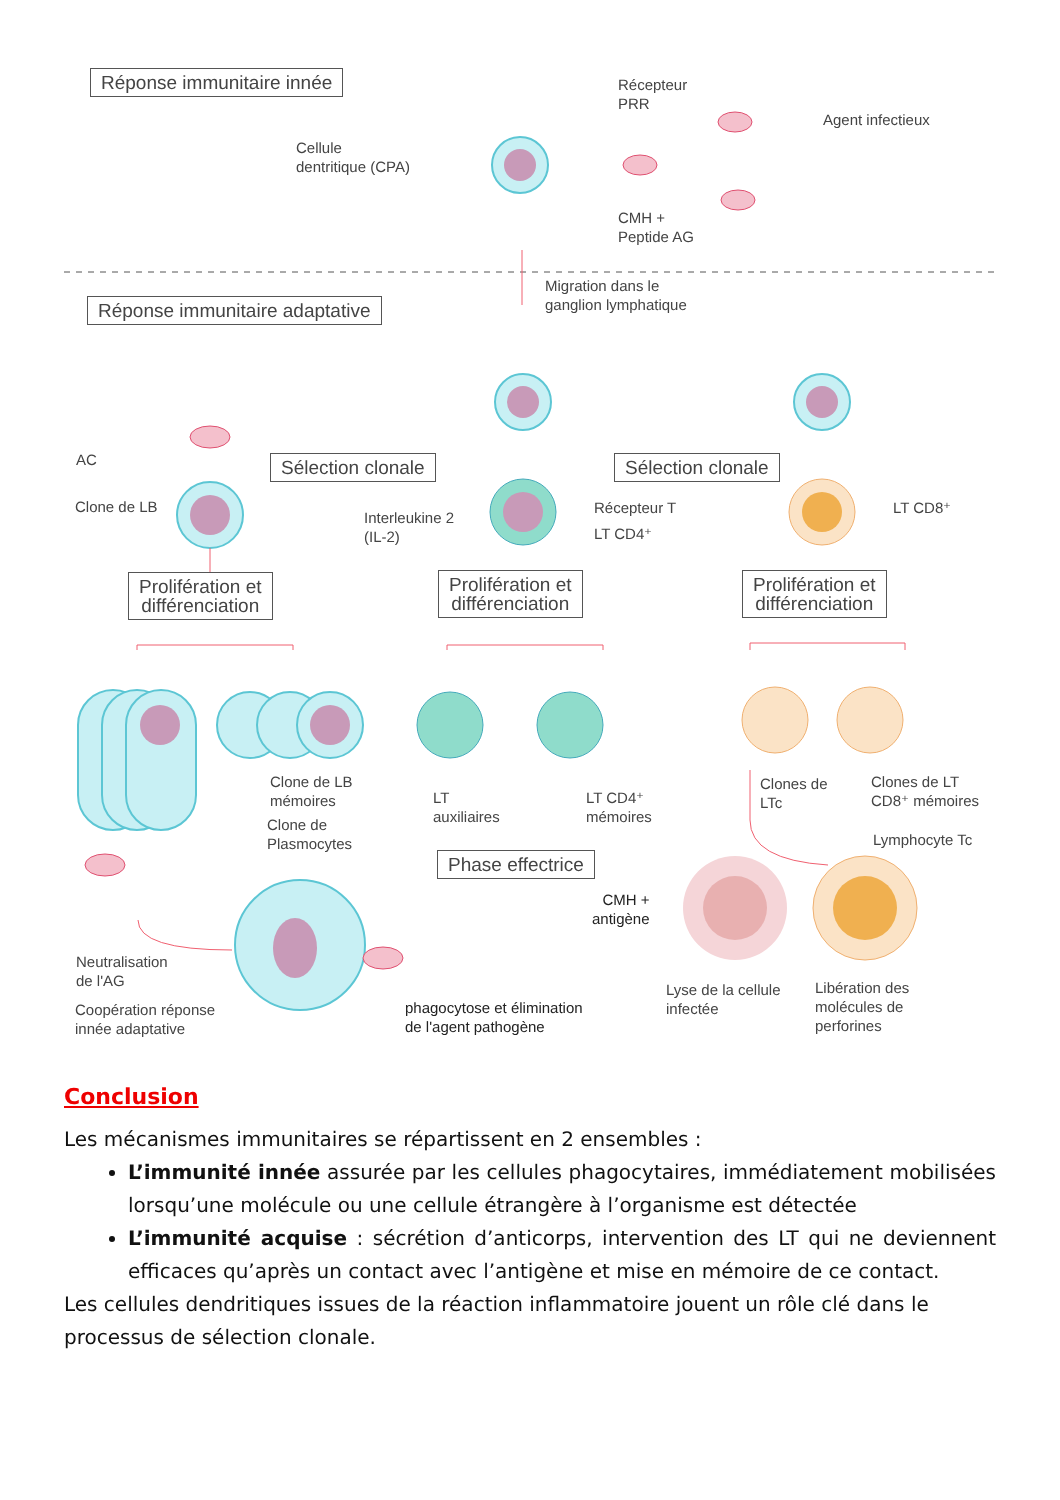Réponse immunitaire innée
Récepteur
PRR
Agent infectieux
Cellule
dentritique (CPA)
CMH +
Peptide AG
Réponse immunitaire adaptative
Migration dans le
ganglion lymphatique
AC
Clone de LB
Sélection clonale Sélection clonale
Interleukine 2
(IL-2)
Récepteur T
LT CD4⁺
LT CD8⁺
Prolifération et
différenciation
Prolifération et
différenciation
Prolifération et
différenciation
Clone de LB
mémoires
Clone de
Plasmocytes
LT
auxiliaires
LT CD4⁺
mémoires
Clones de
LTc
Clones de LT
CD8⁺ mémoires
Lymphocyte Tc
Phase effectrice
CMH +
antigène
Neutralisation
de l'AG
Coopération réponse
innée adaptative
phagocytose et élimination
de l'agent pathogène
Lyse de la cellule
infectée
Libération des
molécules de
perforines
Conclusion
Les mécanismes immunitaires se répartissent en 2 ensembles :
L’immunité innée assurée par les cellules phagocytaires, immédiatement mobilisées lorsqu’une molécule ou une cellule étrangère à l’organisme est détectée
L’immunité acquise : sécrétion d’anticorps, intervention des LT qui ne deviennent efficaces qu’après un contact avec l’antigène et mise en mémoire de ce contact.
Les cellules dendritiques issues de la réaction inflammatoire jouent un rôle clé dans le processus de sélection clonale.